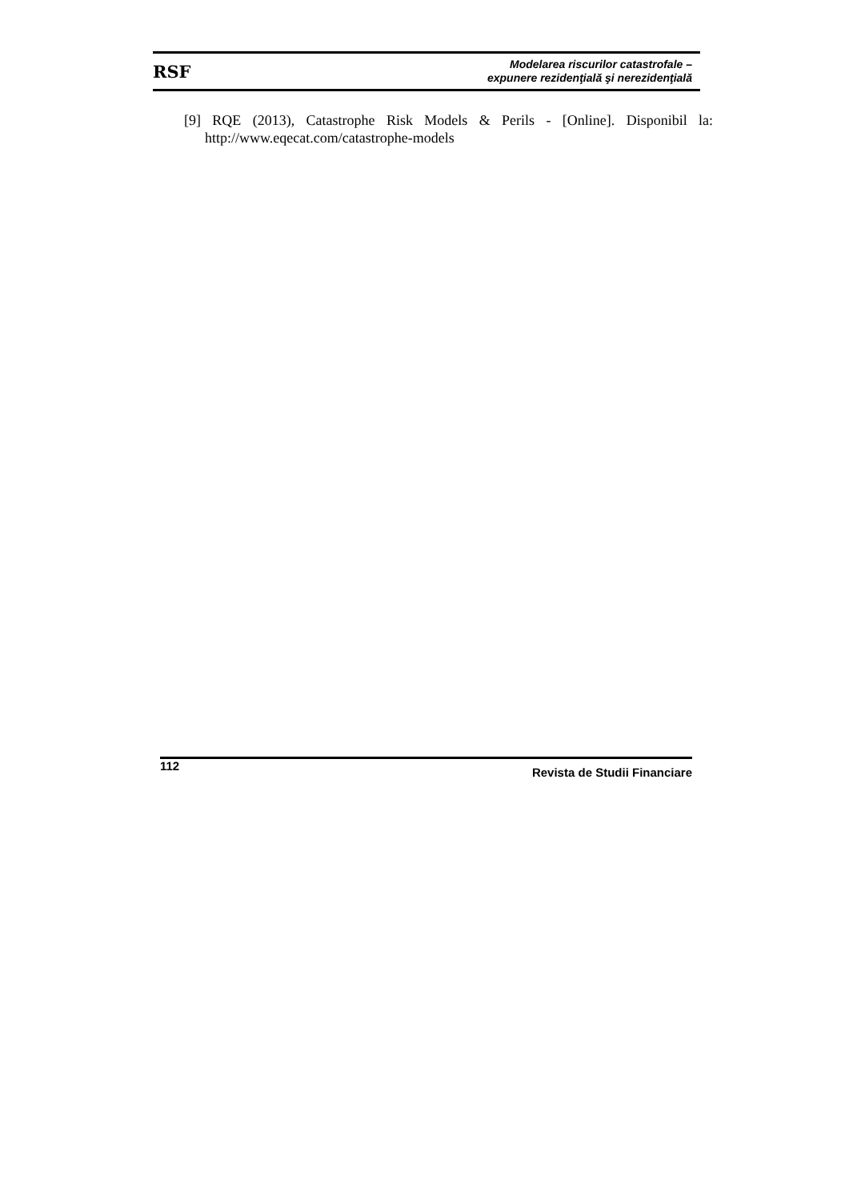RSF
Modelarea riscurilor catastrofale –
expunere rezidenţială şi nerezidenţială
[9] RQE (2013), Catastrophe Risk Models & Perils - [Online]. Disponibil la: http://www.eqecat.com/catastrophe-models
112 Revista de Studii Financiare